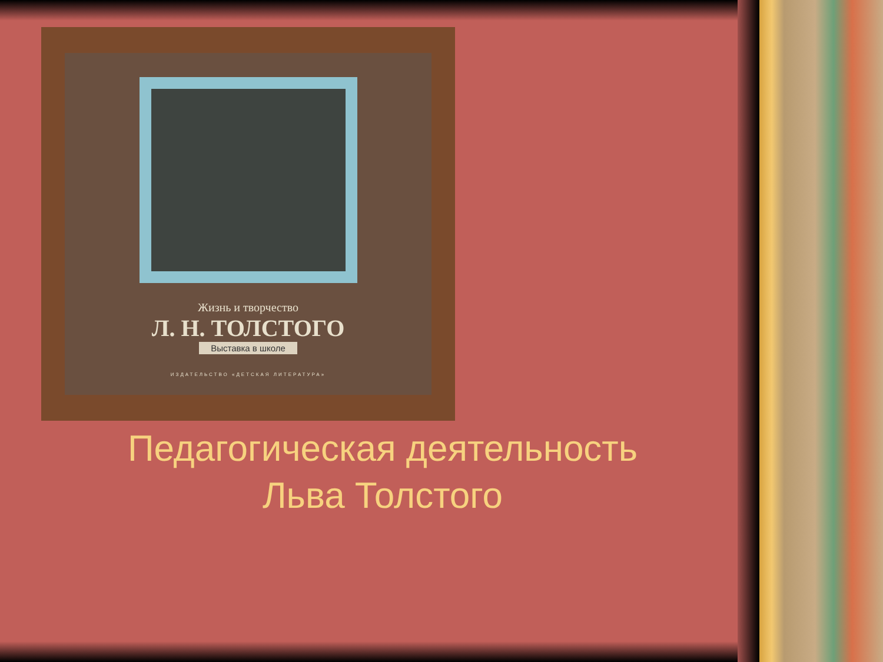Жизнь и творчество
Л. Н. ТОЛСТОГО
Выставка в школе
ИЗДАТЕЛЬСТВО «ДЕТСКАЯ ЛИТЕРАТУРА»
Педагогическая деятельность
Льва Толстого